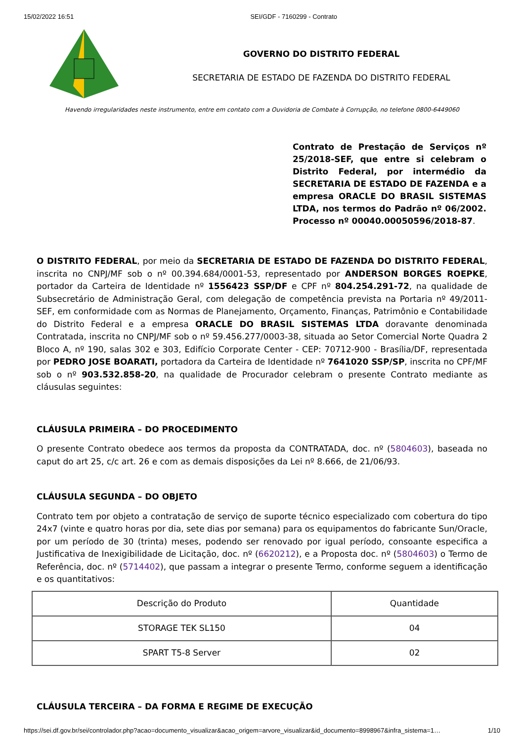15/02/2022 16:51 SEI/GDF - 7160299 - Contrato
GOVERNO DO DISTRITO FEDERAL
SECRETARIA DE ESTADO DE FAZENDA DO DISTRITO FEDERAL
Havendo irregularidades neste instrumento, entre em contato com a Ouvidoria de Combate à Corrupção, no telefone 0800-6449060
Contrato de Prestação de Serviços nº 25/2018-SEF, que entre si celebram o Distrito Federal, por intermédio da SECRETARIA DE ESTADO DE FAZENDA e a empresa ORACLE DO BRASIL SISTEMAS LTDA, nos termos do Padrão nº 06/2002. Processo nº 00040.00050596/2018-87.
O DISTRITO FEDERAL, por meio da SECRETARIA DE ESTADO DE FAZENDA DO DISTRITO FEDERAL, inscrita no CNPJ/MF sob o nº 00.394.684/0001-53, representado por ANDERSON BORGES ROEPKE, portador da Carteira de Identidade nº 1556423 SSP/DF e CPF nº 804.254.291-72, na qualidade de Subsecretário de Administração Geral, com delegação de competência prevista na Portaria nº 49/2011-SEF, em conformidade com as Normas de Planejamento, Orçamento, Finanças, Patrimônio e Contabilidade do Distrito Federal e a empresa ORACLE DO BRASIL SISTEMAS LTDA doravante denominada Contratada, inscrita no CNPJ/MF sob o nº 59.456.277/0003-38, situada ao Setor Comercial Norte Quadra 2 Bloco A, nº 190, salas 302 e 303, Edifício Corporate Center - CEP: 70712-900 - Brasília/DF, representada por PEDRO JOSE BOARATI, portadora da Carteira de Identidade nº 7641020 SSP/SP, inscrita no CPF/MF sob o nº 903.532.858-20, na qualidade de Procurador celebram o presente Contrato mediante as cláusulas seguintes:
CLÁUSULA PRIMEIRA – DO PROCEDIMENTO
O presente Contrato obedece aos termos da proposta da CONTRATADA, doc. nº (5804603), baseada no caput do art 25, c/c art. 26 e com as demais disposições da Lei nº 8.666, de 21/06/93.
CLÁUSULA SEGUNDA – DO OBJETO
Contrato tem por objeto a contratação de serviço de suporte técnico especializado com cobertura do tipo 24x7 (vinte e quatro horas por dia, sete dias por semana) para os equipamentos do fabricante Sun/Oracle, por um período de 30 (trinta) meses, podendo ser renovado por igual período, consoante especifica a Justificativa de Inexigibilidade de Licitação, doc. nº (6620212), e a Proposta doc. nº (5804603) o Termo de Referência, doc. nº (5714402), que passam a integrar o presente Termo, conforme seguem a identificação e os quantitativos:
| Descrição do Produto | Quantidade |
| STORAGE TEK SL150 | 04 |
| SPART T5-8 Server | 02 |
CLÁUSULA TERCEIRA – DA FORMA E REGIME DE EXECUÇÃO
https://sei.df.gov.br/sei/controlador.php?acao=documento_visualizar&acao_origem=arvore_visualizar&id_documento=8998967&infra_sistema=1… 1/10